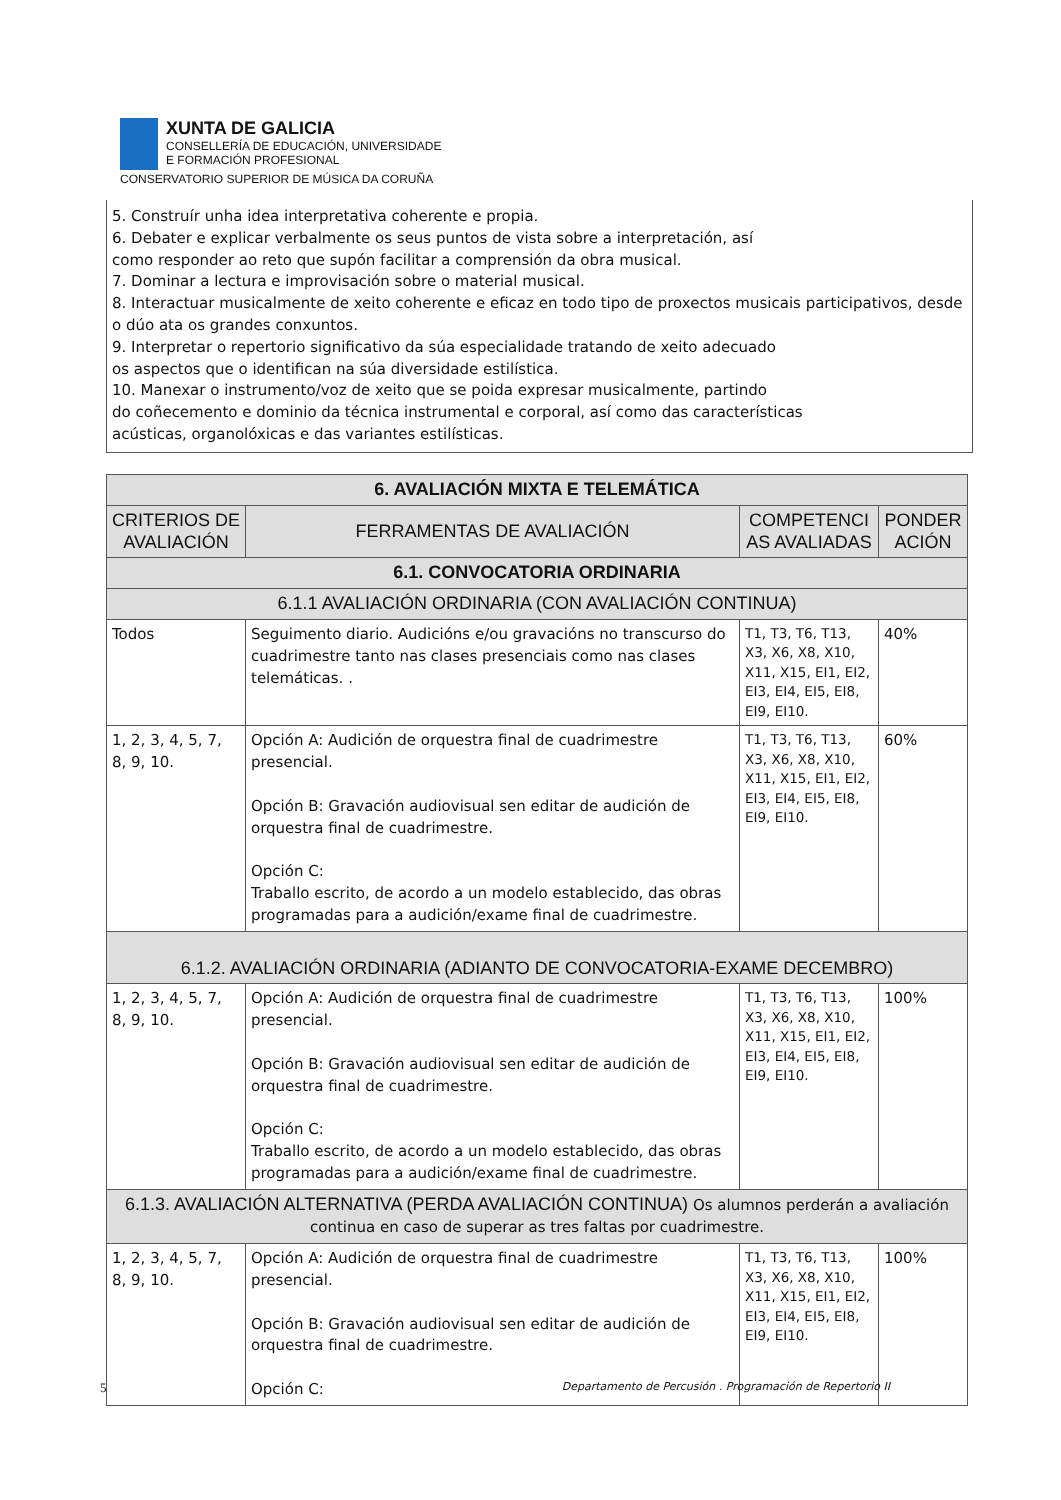XUNTA DE GALICIA
CONSELLERÍA DE EDUCACIÓN, UNIVERSIDADE
E FORMACIÓN PROFESIONAL
CONSERVATORIO SUPERIOR DE MÚSICA DA CORUÑA
5. Construír unha idea interpretativa coherente e propia.
6. Debater e explicar verbalmente os seus puntos de vista sobre a interpretación, así
como responder ao reto que supón facilitar a comprensión da obra musical.
7. Dominar a lectura e improvisación sobre o material musical.
8. Interactuar musicalmente de xeito coherente e eficaz en todo tipo de proxectos musicais participativos, desde o dúo ata os grandes conxuntos.
9. Interpretar o repertorio significativo da súa especialidade tratando de xeito adecuado
os aspectos que o identifican na súa diversidade estilística.
10. Manexar o instrumento/voz de xeito que se poida expresar musicalmente, partindo
do coñecemento e dominio da técnica instrumental e corporal, así como das características
acústicas, organolóxicas e das variantes estilísticas.
| 6. AVALIACIÓN MIXTA E TELEMÁTICA | | | |
| --- | --- | --- | --- |
| CRITERIOS DE AVALIACIÓN | FERRAMENTAS DE AVALIACIÓN | COMPETENCI AS AVALIADAS | PONDER ACIÓN |
| 6.1. CONVOCATORIA ORDINARIA | | | |
| 6.1.1 AVALIACIÓN ORDINARIA (CON AVALIACIÓN CONTINUA) | | | |
| Todos | Seguimento diario. Audicións e/ou gravacións no transcurso do cuadrimestre tanto nas clases presenciais como nas clases telemáticas. . | T1, T3, T6, T13, X3, X6, X8, X10, X11, X15, EI1, EI2, EI3, EI4, EI5, EI8, EI9, EI10. | 40% |
| 1, 2, 3, 4, 5, 7, 8, 9, 10. | Opción A: Audición de orquestra final de cuadrimestre presencial. Opción B: Gravación audiovisual sen editar de audición de orquestra final de cuadrimestre. Opción C: Traballo escrito, de acordo a un modelo establecido, das obras programadas para a audición/exame final de cuadrimestre. | T1, T3, T6, T13, X3, X6, X8, X10, X11, X15, EI1, EI2, EI3, EI4, EI5, EI8, EI9, EI10. | 60% |
| 6.1.2. AVALIACIÓN ORDINARIA (ADIANTO DE CONVOCATORIA-EXAME DECEMBRO) | | | |
| 1, 2, 3, 4, 5, 7, 8, 9, 10. | Opción A: Audición de orquestra final de cuadrimestre presencial. Opción B: Gravación audiovisual sen editar de audición de orquestra final de cuadrimestre. Opción C: Traballo escrito, de acordo a un modelo establecido, das obras programadas para a audición/exame final de cuadrimestre. | T1, T3, T6, T13, X3, X6, X8, X10, X11, X15, EI1, EI2, EI3, EI4, EI5, EI8, EI9, EI10. | 100% |
| 6.1.3. AVALIACIÓN ALTERNATIVA (PERDA AVALIACIÓN CONTINUA) Os alumnos perderán a avaliación continua en caso de superar as tres faltas por cuadrimestre. | | | |
| 1, 2, 3, 4, 5, 7, 8, 9, 10. | Opción A: Audición de orquestra final de cuadrimestre presencial. Opción B: Gravación audiovisual sen editar de audición de orquestra final de cuadrimestre. Opción C: | T1, T3, T6, T13, X3, X6, X8, X10, X11, X15, EI1, EI2, EI3, EI4, EI5, EI8, EI9, EI10. | 100% |
5 Departamento de Percusión . Programación de Repertorio II